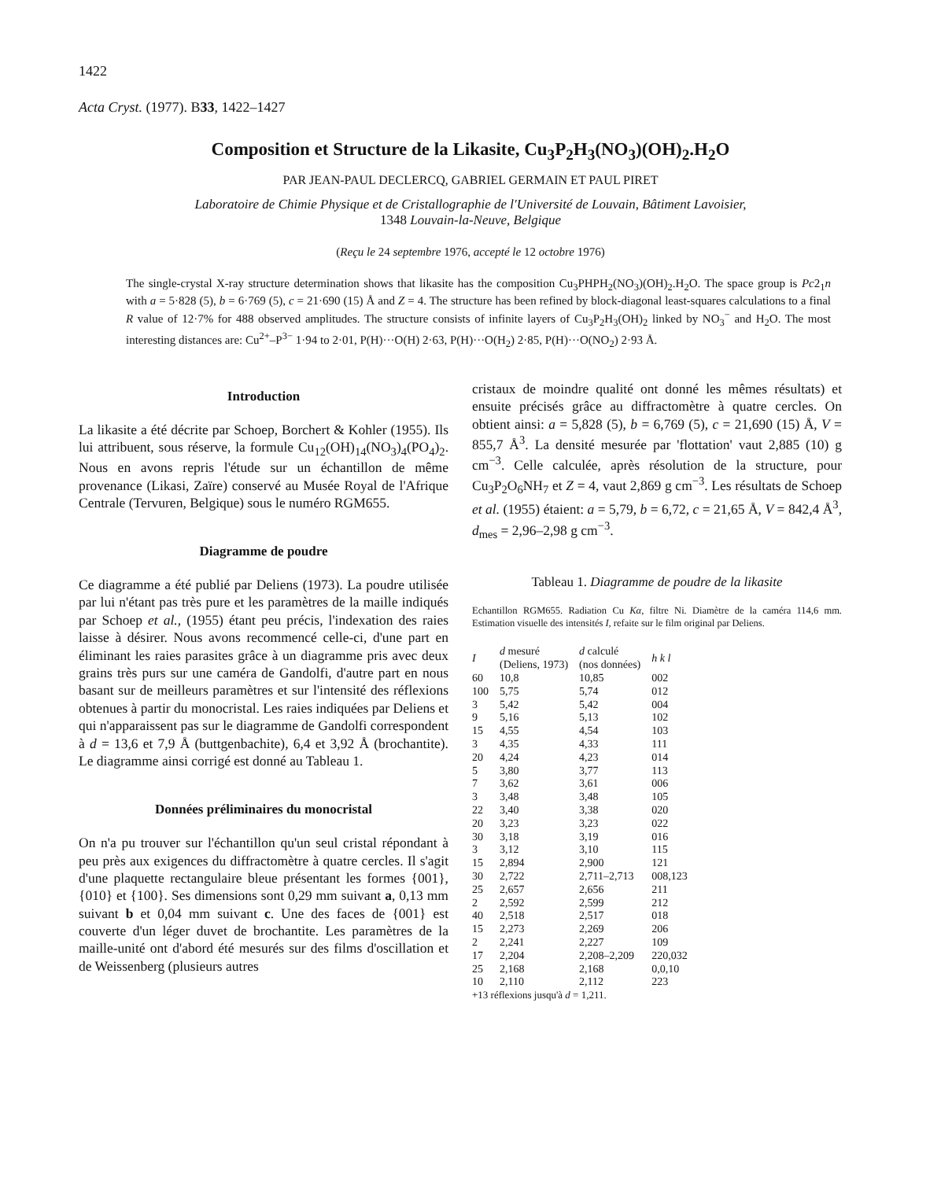1422
Acta Cryst. (1977). B33, 1422–1427
Composition et Structure de la Likasite, Cu<sub>3</sub>P<sub>2</sub>H<sub>3</sub>(NO<sub>3</sub>)(OH)<sub>2</sub>.H<sub>2</sub>O
PAR JEAN-PAUL DECLERCQ, GABRIEL GERMAIN ET PAUL PIRET
Laboratoire de Chimie Physique et de Cristallographie de l'Université de Louvain, Bâtiment Lavoisier,
1348 Louvain-la-Neuve, Belgique
(Reçu le 24 septembre 1976, accepté le 12 octobre 1976)
The single-crystal X-ray structure determination shows that likasite has the composition Cu<sub>3</sub>PHPH<sub>2</sub>(NO<sub>3</sub>)(OH)<sub>2</sub>.H<sub>2</sub>O. The space group is Pc2<sub>1</sub>n with a = 5·828 (5), b = 6·769 (5), c = 21·690 (15) Å and Z = 4. The structure has been refined by block-diagonal least-squares calculations to a final R value of 12·7% for 488 observed amplitudes. The structure consists of infinite layers of Cu<sub>3</sub>P<sub>2</sub>H<sub>3</sub>(OH)<sub>2</sub> linked by NO<sub>3</sub><sup>−</sup> and H<sub>2</sub>O. The most interesting distances are: Cu<sup>2+</sup>–P<sup>3−</sup> 1·94 to 2·01, P(H)···O(H) 2·63, P(H)···O(H<sub>2</sub>) 2·85, P(H)···O(NO<sub>2</sub>) 2·93 Å.
Introduction
La likasite a été décrite par Schoep, Borchert & Kohler (1955). Ils lui attribuent, sous réserve, la formule Cu<sub>12</sub>(OH)<sub>14</sub>(NO<sub>3</sub>)<sub>4</sub>(PO<sub>4</sub>)<sub>2</sub>. Nous en avons repris l'étude sur un échantillon de même provenance (Likasi, Zaïre) conservé au Musée Royal de l'Afrique Centrale (Tervuren, Belgique) sous le numéro RGM655.
Diagramme de poudre
Ce diagramme a été publié par Deliens (1973). La poudre utilisée par lui n'étant pas très pure et les paramètres de la maille indiqués par Schoep et al., (1955) étant peu précis, l'indexation des raies laisse à désirer. Nous avons recommencé celle-ci, d'une part en éliminant les raies parasites grâce à un diagramme pris avec deux grains très purs sur une caméra de Gandolfi, d'autre part en nous basant sur de meilleurs paramètres et sur l'intensité des réflexions obtenues à partir du monocristal. Les raies indiquées par Deliens et qui n'apparaissent pas sur le diagramme de Gandolfi correspondent à d = 13,6 et 7,9 Å (buttgenbachite), 6,4 et 3,92 Å (brochantite). Le diagramme ainsi corrigé est donné au Tableau 1.
Données préliminaires du monocristal
On n'a pu trouver sur l'échantillon qu'un seul cristal répondant à peu près aux exigences du diffractomètre à quatre cercles. Il s'agit d'une plaquette rectangulaire bleue présentant les formes {001}, {010} et {100}. Ses dimensions sont 0,29 mm suivant a, 0,13 mm suivant b et 0,04 mm suivant c. Une des faces de {001} est couverte d'un léger duvet de brochantite. Les paramètres de la maille-unité ont d'abord été mesurés sur des films d'oscillation et de Weissenberg (plusieurs autres
cristaux de moindre qualité ont donné les mêmes résultats) et ensuite précisés grâce au diffractomètre à quatre cercles. On obtient ainsi: a = 5,828 (5), b = 6,769 (5), c = 21,690 (15) Å, V = 855,7 Å<sup>3</sup>. La densité mesurée par 'flottation' vaut 2,885 (10) g cm<sup>−3</sup>. Celle calculée, après résolution de la structure, pour Cu<sub>3</sub>P<sub>2</sub>O<sub>6</sub>NH<sub>7</sub> et Z = 4, vaut 2,869 g cm<sup>−3</sup>. Les résultats de Schoep et al. (1955) étaient: a = 5,79, b = 6,72, c = 21,65 Å, V = 842,4 Å<sup>3</sup>, d<sub>mes</sub> = 2,96–2,98 g cm<sup>−3</sup>.
Tableau 1. Diagramme de poudre de la likasite
Echantillon RGM655. Radiation Cu Kα, filtre Ni. Diamètre de la caméra 114,6 mm. Estimation visuelle des intensités I, refaite sur le film original par Deliens.
| I | d mesuré (Deliens, 1973) | d calculé (nos données) | h k l |
| --- | --- | --- | --- |
| 60 | 10,8 | 10,85 | 002 |
| 100 | 5,75 | 5,74 | 012 |
| 3 | 5,42 | 5,42 | 004 |
| 9 | 5,16 | 5,13 | 102 |
| 15 | 4,55 | 4,54 | 103 |
| 3 | 4,35 | 4,33 | 111 |
| 20 | 4,24 | 4,23 | 014 |
| 5 | 3,80 | 3,77 | 113 |
| 7 | 3,62 | 3,61 | 006 |
| 3 | 3,48 | 3,48 | 105 |
| 22 | 3,40 | 3,38 | 020 |
| 20 | 3,23 | 3,23 | 022 |
| 30 | 3,18 | 3,19 | 016 |
| 3 | 3,12 | 3,10 | 115 |
| 15 | 2,894 | 2,900 | 121 |
| 30 | 2,722 | 2,711–2,713 | 008,123 |
| 25 | 2,657 | 2,656 | 211 |
| 2 | 2,592 | 2,599 | 212 |
| 40 | 2,518 | 2,517 | 018 |
| 15 | 2,273 | 2,269 | 206 |
| 2 | 2,241 | 2,227 | 109 |
| 17 | 2,204 | 2,208–2,209 | 220,032 |
| 25 | 2,168 | 2,168 | 0,0,10 |
| 10 | 2,110 | 2,112 | 223 |
+13 réflexions jusqu'à d = 1,211.